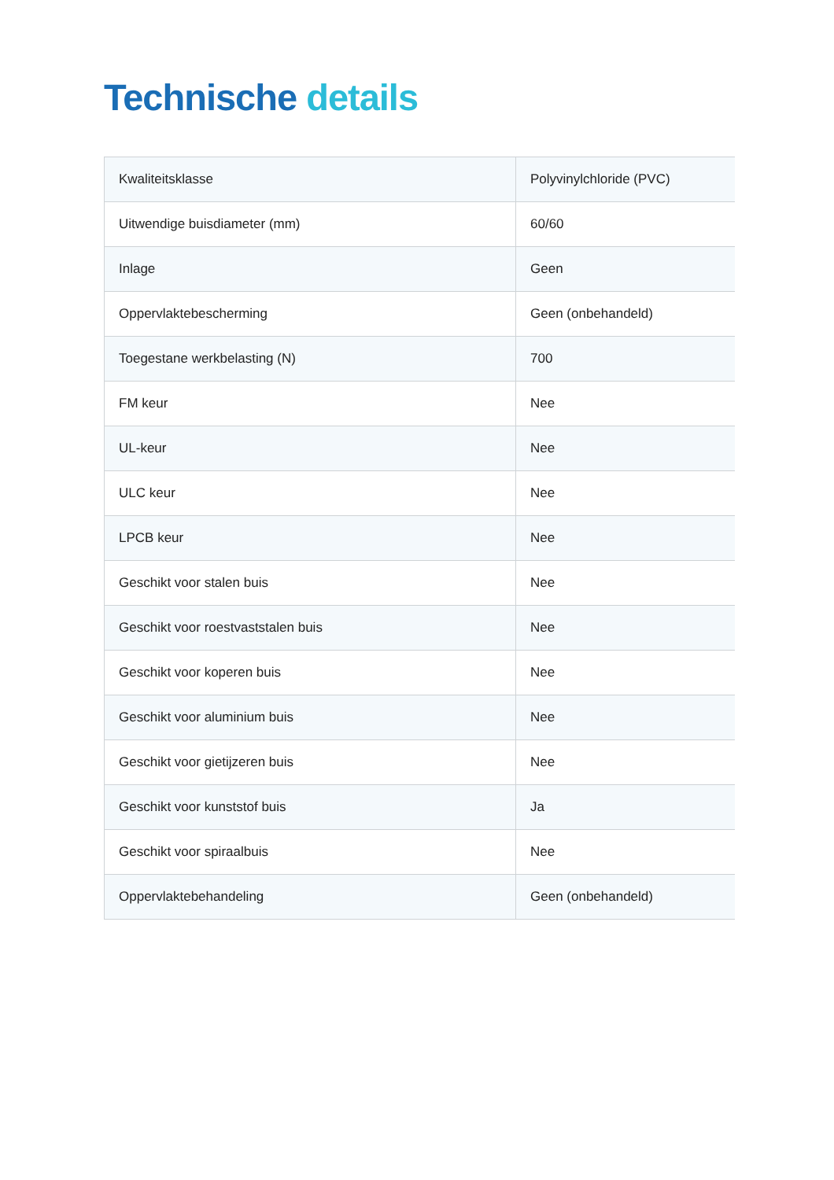Technische details
| Kwaliteitsklasse | Polyvinylchloride (PVC) |
| Uitwendige buisdiameter (mm) | 60/60 |
| Inlage | Geen |
| Oppervlaktebescherming | Geen (onbehandeld) |
| Toegestane werkbelasting (N) | 700 |
| FM keur | Nee |
| UL-keur | Nee |
| ULC keur | Nee |
| LPCB keur | Nee |
| Geschikt voor stalen buis | Nee |
| Geschikt voor roestvaststalen buis | Nee |
| Geschikt voor koperen buis | Nee |
| Geschikt voor aluminium buis | Nee |
| Geschikt voor gietijzeren buis | Nee |
| Geschikt voor kunststof buis | Ja |
| Geschikt voor spiraalbuis | Nee |
| Oppervlaktebehandeling | Geen (onbehandeld) |